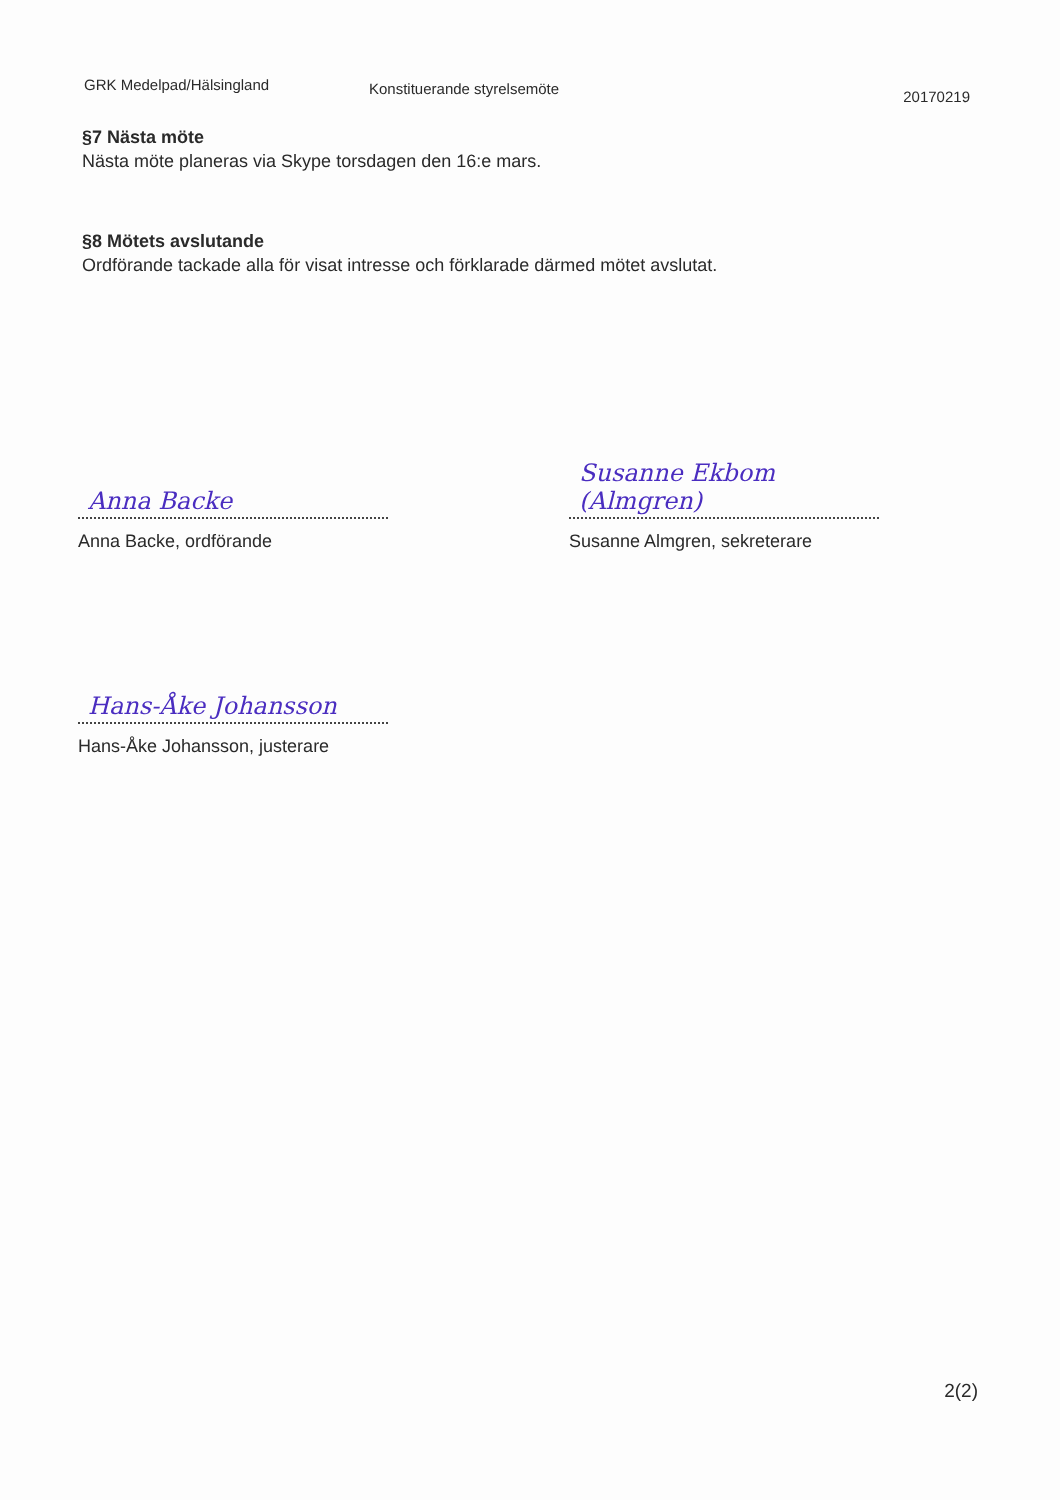GRK Medelpad/Hälsingland
Konstituerande styrelsemöte
20170219
§7 Nästa möte
Nästa möte planeras via Skype torsdagen den 16:e mars.
§8 Mötets avslutande
Ordförande tackade alla för visat intresse och förklarade därmed mötet avslutat.
Anna Backe
Anna Backe, ordförande
Susanne Ekbom (Almgren)
Susanne Almgren, sekreterare
Hans-Åke Johansson
Hans-Åke Johansson, justerare
2(2)